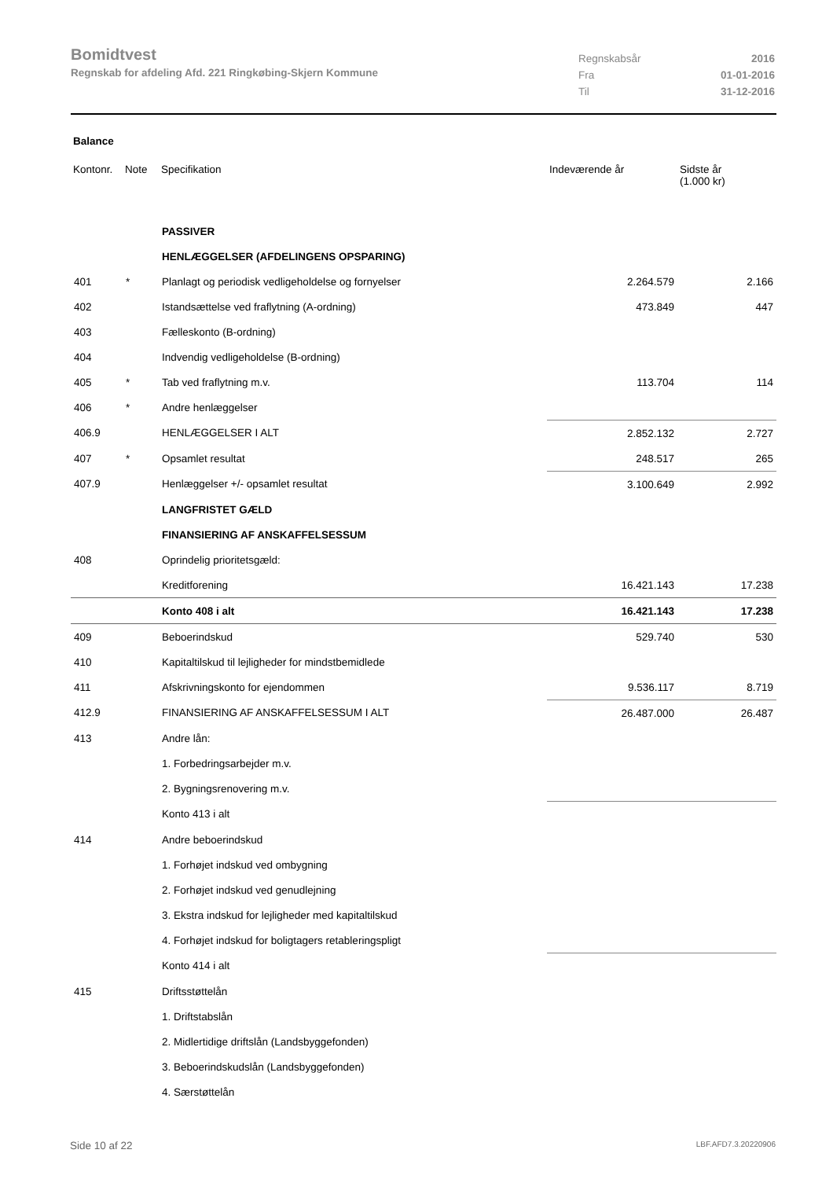Bomidtvest
Regnskab for afdeling Afd. 221 Ringkøbing-Skjern Kommune
| Regnskabsår | 2016 |
| Fra | 01-01-2016 |
| Til | 31-12-2016 |
Balance
| Kontonr. | Note | Specifikation | Indeværende år | Sidste år (1.000 kr) |
| --- | --- | --- | --- | --- |
| | | PASSIVER | | |
| | | HENLÆGGELSER (AFDELINGENS OPSPARING) | | |
| 401 | * | Planlagt og periodisk vedligeholdelse og fornyelser | 2.264.579 | 2.166 |
| 402 | | Istandsættelse ved fraflytning (A-ordning) | 473.849 | 447 |
| 403 | | Fælleskonto (B-ordning) | | |
| 404 | | Indvendig vedligeholdelse (B-ordning) | | |
| 405 | * | Tab ved fraflytning m.v. | 113.704 | 114 |
| 406 | * | Andre henlæggelser | | |
| 406.9 | | HENLÆGGELSER I ALT | 2.852.132 | 2.727 |
| 407 | * | Opsamlet resultat | 248.517 | 265 |
| 407.9 | | Henlæggelser +/- opsamlet resultat | 3.100.649 | 2.992 |
| | | LANGFRISTET GÆLD | | |
| | | FINANSIERING AF ANSKAFFELSESSUM | | |
| 408 | | Oprindelig prioritetsgæld: | | |
| | | Kreditforening | 16.421.143 | 17.238 |
| | | Konto 408 i alt | 16.421.143 | 17.238 |
| 409 | | Beboerindskud | 529.740 | 530 |
| 410 | | Kapitaltilskud til lejligheder for mindstbemidlede | | |
| 411 | | Afskrivningskonto for ejendommen | 9.536.117 | 8.719 |
| 412.9 | | FINANSIERING AF ANSKAFFELSESSUM I ALT | 26.487.000 | 26.487 |
| 413 | | Andre lån: | | |
| | | 1. Forbedringsarbejder m.v. | | |
| | | 2. Bygningsrenovering m.v. | | |
| | | Konto 413 i alt | | |
| 414 | | Andre beboerindskud | | |
| | | 1. Forhøjet indskud ved ombygning | | |
| | | 2. Forhøjet indskud ved genudlejning | | |
| | | 3. Ekstra indskud for lejligheder med kapitaltilskud | | |
| | | 4. Forhøjet indskud for boligtagers retableringspligt | | |
| | | Konto 414 i alt | | |
| 415 | | Driftsstøttelån | | |
| | | 1. Driftstabslån | | |
| | | 2. Midlertidige driftslån (Landsbyggefonden) | | |
| | | 3. Beboerindskudslån (Landsbyggefonden) | | |
| | | 4. Særstøttelån | | |
Side 10 af 22 LBF.AFD7.3.20220906